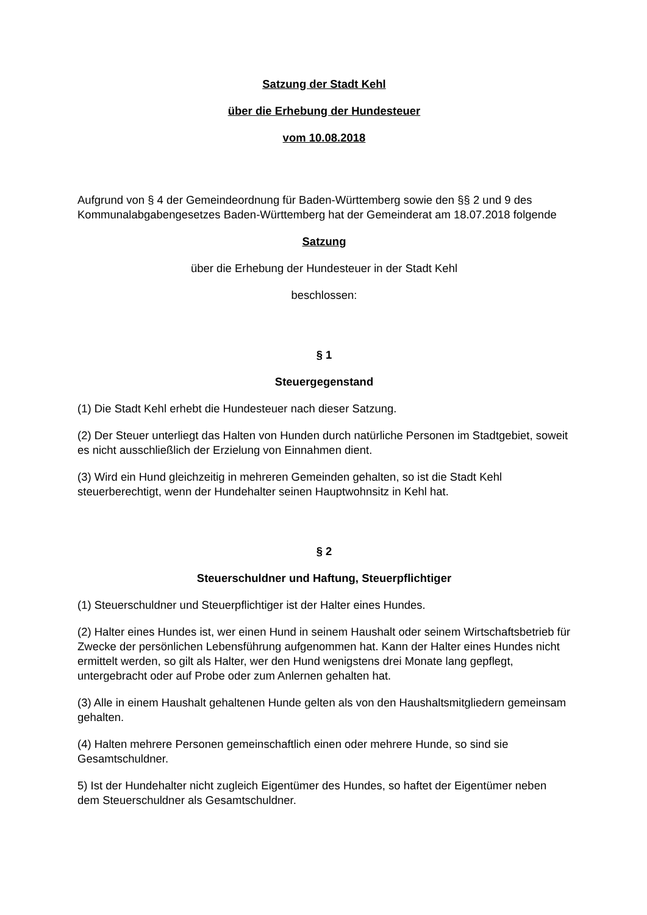Satzung der Stadt Kehl
über die Erhebung der Hundesteuer
vom 10.08.2018
Aufgrund von § 4 der Gemeindeordnung für Baden-Württemberg sowie den §§ 2 und 9 des Kommunalabgabengesetzes Baden-Württemberg hat der Gemeinderat am 18.07.2018 folgende
Satzung
über die Erhebung der Hundesteuer in der Stadt Kehl
beschlossen:
§ 1
Steuergegenstand
(1) Die Stadt Kehl erhebt die Hundesteuer nach dieser Satzung.
(2) Der Steuer unterliegt das Halten von Hunden durch natürliche Personen im Stadtgebiet, soweit es nicht ausschließlich der Erzielung von Einnahmen dient.
(3) Wird ein Hund gleichzeitig in mehreren Gemeinden gehalten, so ist die Stadt Kehl steuerberechtigt, wenn der Hundehalter seinen Hauptwohnsitz in Kehl hat.
§ 2
Steuerschuldner und Haftung, Steuerpflichtiger
(1) Steuerschuldner und Steuerpflichtiger ist der Halter eines Hundes.
(2) Halter eines Hundes ist, wer einen Hund in seinem Haushalt oder seinem Wirtschaftsbetrieb für Zwecke der persönlichen Lebensführung aufgenommen hat. Kann der Halter eines Hundes nicht ermittelt werden, so gilt als Halter, wer den Hund wenigstens drei Monate lang gepflegt, untergebracht oder auf Probe oder zum Anlernen gehalten hat.
(3) Alle in einem Haushalt gehaltenen Hunde gelten als von den Haushaltsmitgliedern gemeinsam gehalten.
(4) Halten mehrere Personen gemeinschaftlich einen oder mehrere Hunde, so sind sie Gesamtschuldner.
5) Ist der Hundehalter nicht zugleich Eigentümer des Hundes, so haftet der Eigentümer neben dem Steuerschuldner als Gesamtschuldner.